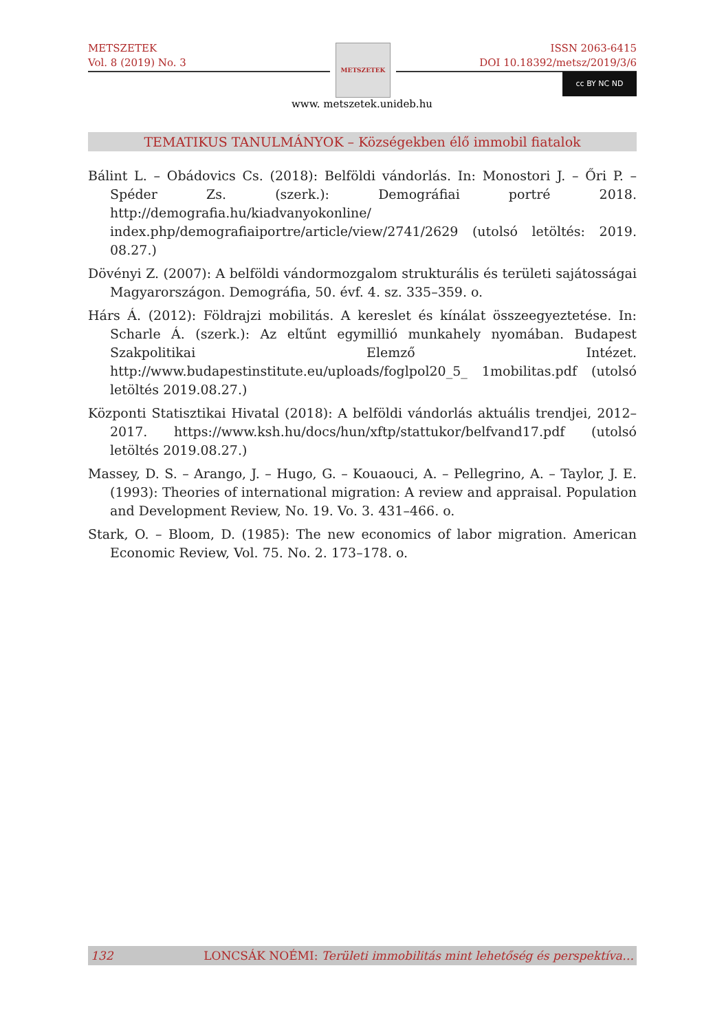METSZETEK
Vol. 8 (2019) No. 3
ISSN 2063-6415
DOI 10.18392/metsz/2019/3/6
METSZETEK
cc BY NC ND
www. metszetek.unideb.hu
TEMATIKUS TANULMÁNYOK – Községekben élő immobil fiatalok
Bálint L. – Obádovics Cs. (2018): Belföldi vándorlás. In: Monostori J. – Őri P. – Spéder Zs. (szerk.): Demográfiai portré 2018. http://demografia.hu/kiadvanyokonline/ index.php/demografiaiportre/article/view/2741/2629 (utolsó letöltés: 2019. 08.27.)
Dövényi Z. (2007): A belföldi vándormozgalom strukturális és területi sajátosságai Magyarországon. Demográfia, 50. évf. 4. sz. 335–359. o.
Hárs Á. (2012): Földrajzi mobilitás. A kereslet és kínálat összeegyeztetése. In: Scharle Á. (szerk.): Az eltűnt egymillió munkahely nyomában. Budapest Szakpolitikai Elemző Intézet. http://www.budapestinstitute.eu/uploads/foglpol20_5_ 1mobilitas.pdf (utolsó letöltés 2019.08.27.)
Központi Statisztikai Hivatal (2018): A belföldi vándorlás aktuális trendjei, 2012–2017. https://www.ksh.hu/docs/hun/xftp/stattukor/belfvand17.pdf (utolsó letöltés 2019.08.27.)
Massey, D. S. – Arango, J. – Hugo, G. – Kouaouci, A. – Pellegrino, A. – Taylor, J. E. (1993): Theories of international migration: A review and appraisal. Population and Development Review, No. 19. Vo. 3. 431–466. o.
Stark, O. – Bloom, D. (1985): The new economics of labor migration. American Economic Review, Vol. 75. No. 2. 173–178. o.
132 LONCSÁK NOÉMI: Területi immobilitás mint lehetőség és perspektíva…